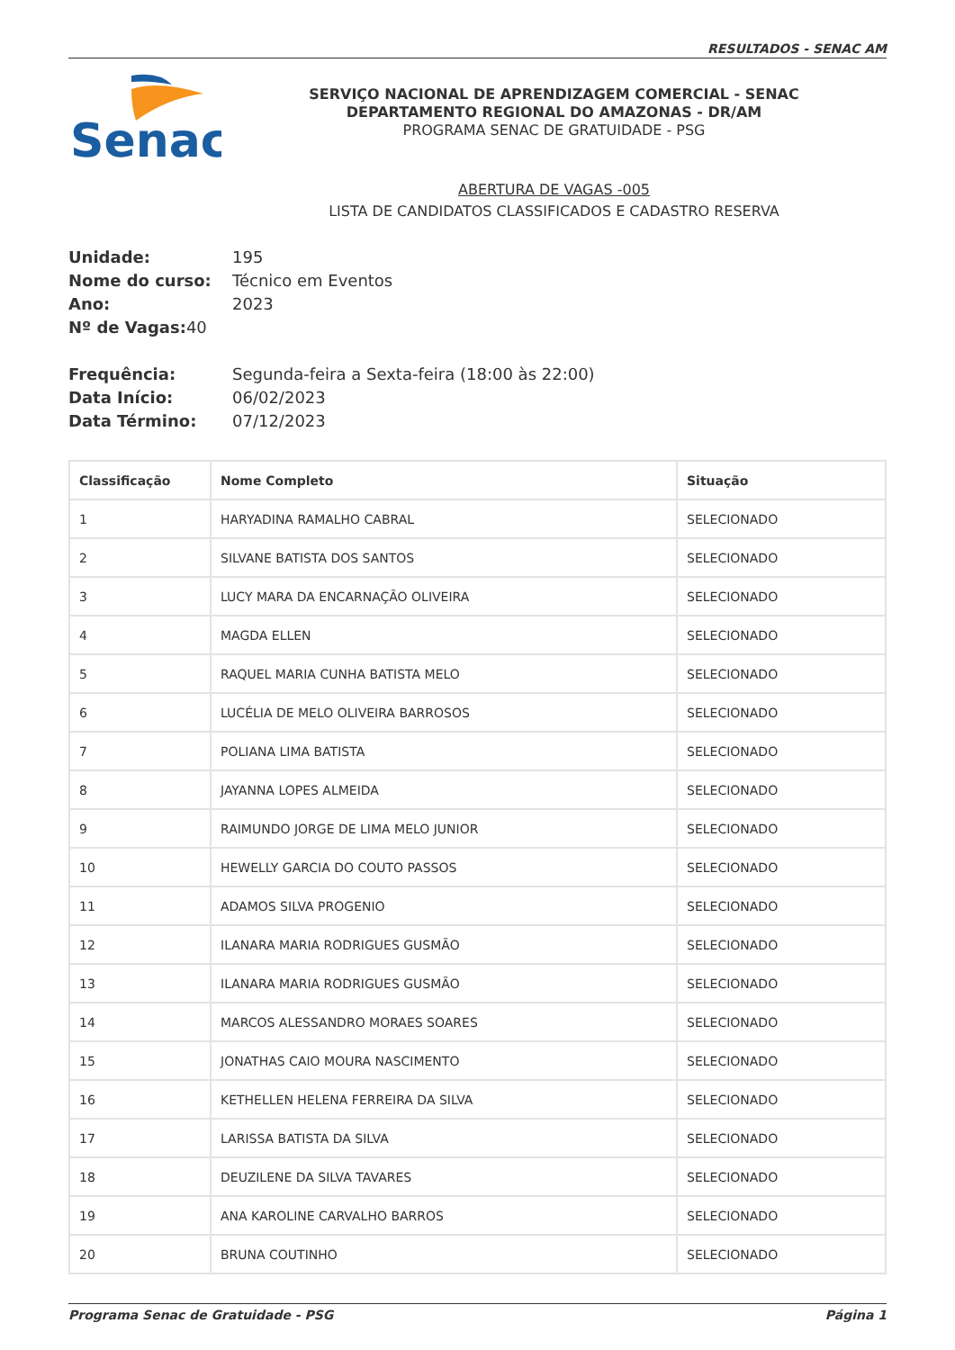RESULTADOS - SENAC AM
Senac
SERVIÇO NACIONAL DE APRENDIZAGEM COMERCIAL - SENAC
DEPARTAMENTO REGIONAL DO AMAZONAS - DR/AM
PROGRAMA SENAC DE GRATUIDADE - PSG
ABERTURA DE VAGAS -005
LISTA DE CANDIDATOS CLASSIFICADOS E CADASTRO RESERVA
Unidade: 195
Nome do curso: Técnico em Eventos
Ano: 2023
Nº de Vagas: 40
Frequência: Segunda-feira a Sexta-feira (18:00 às 22:00)
Data Início: 06/02/2023
Data Término: 07/12/2023
| Classificação | Nome Completo | Situação |
| --- | --- | --- |
| 1 | HARYADINA RAMALHO CABRAL | SELECIONADO |
| 2 | SILVANE BATISTA DOS SANTOS | SELECIONADO |
| 3 | LUCY MARA DA ENCARNAÇÃO OLIVEIRA | SELECIONADO |
| 4 | MAGDA ELLEN | SELECIONADO |
| 5 | RAQUEL MARIA CUNHA BATISTA MELO | SELECIONADO |
| 6 | LUCÉLIA DE MELO OLIVEIRA BARROSOS | SELECIONADO |
| 7 | POLIANA LIMA BATISTA | SELECIONADO |
| 8 | JAYANNA LOPES ALMEIDA | SELECIONADO |
| 9 | RAIMUNDO JORGE DE LIMA MELO JUNIOR | SELECIONADO |
| 10 | HEWELLY GARCIA DO COUTO PASSOS | SELECIONADO |
| 11 | ADAMOS SILVA PROGENIO | SELECIONADO |
| 12 | ILANARA MARIA RODRIGUES GUSMÃO | SELECIONADO |
| 13 | ILANARA MARIA RODRIGUES GUSMÃO | SELECIONADO |
| 14 | MARCOS ALESSANDRO MORAES SOARES | SELECIONADO |
| 15 | JONATHAS CAIO MOURA NASCIMENTO | SELECIONADO |
| 16 | KETHELLEN HELENA FERREIRA DA SILVA | SELECIONADO |
| 17 | LARISSA BATISTA DA SILVA | SELECIONADO |
| 18 | DEUZILENE DA SILVA TAVARES | SELECIONADO |
| 19 | ANA KAROLINE CARVALHO BARROS | SELECIONADO |
| 20 | BRUNA COUTINHO | SELECIONADO |
Programa Senac de Gratuidade - PSG Página 1